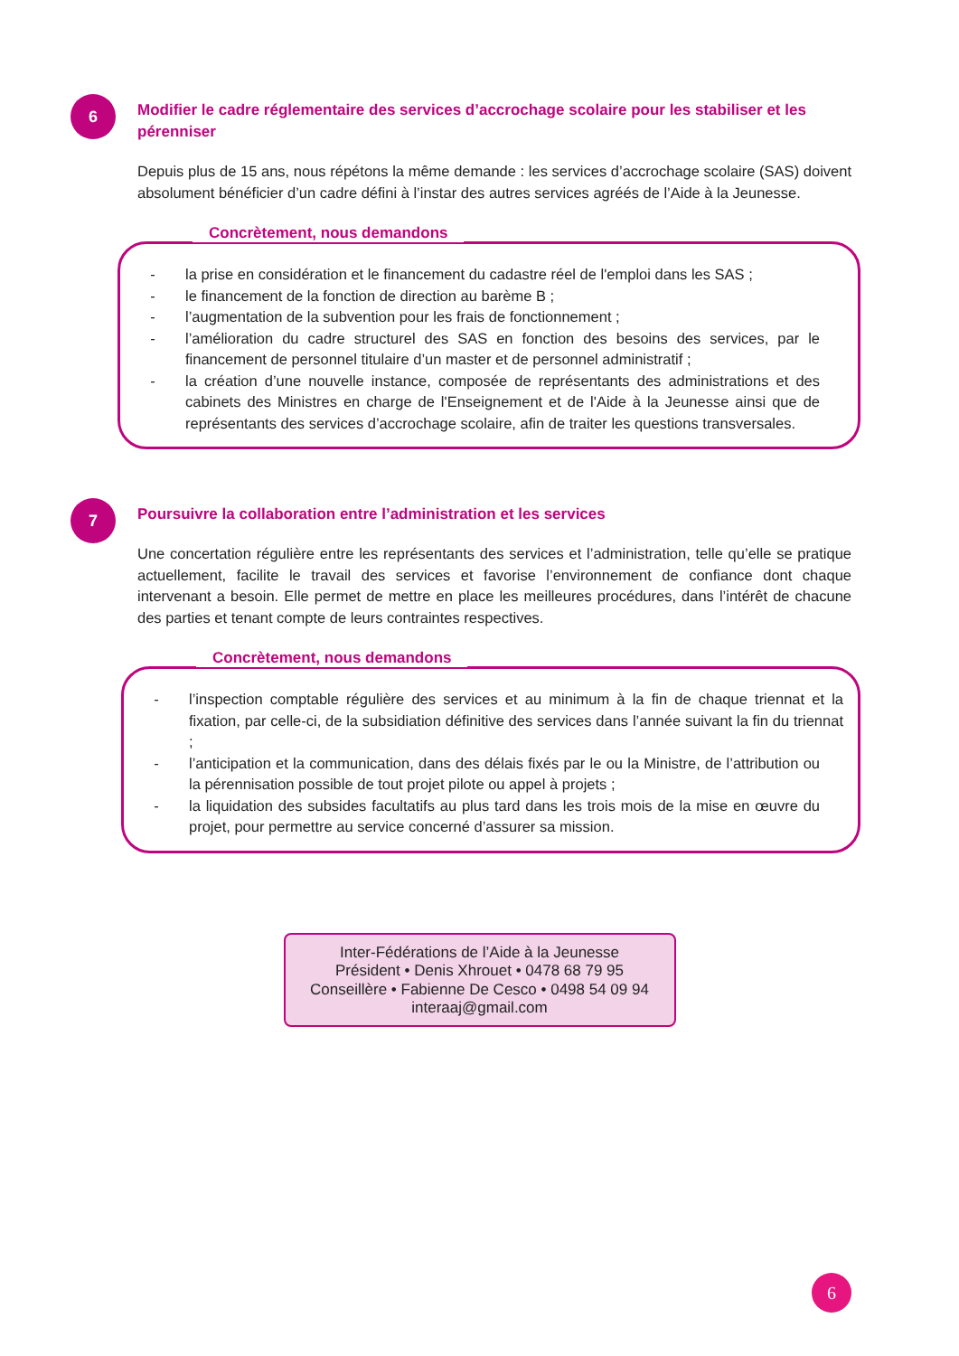6
Modifier le cadre réglementaire des services d’accrochage scolaire pour les stabiliser et les pérenniser
Depuis plus de 15 ans, nous répétons la même demande : les services d’accrochage scolaire (SAS) doivent absolument bénéficier d’un cadre défini à l’instar des autres services agréés de l’Aide à la Jeunesse.
Concrètement, nous demandons
- la prise en considération et le financement du cadastre réel de l'emploi dans les SAS ;
- le financement de la fonction de direction au barème B ;
- l’augmentation de la subvention pour les frais de fonctionnement ;
- l’amélioration du cadre structurel des SAS en fonction des besoins des services, par le financement de personnel titulaire d’un master et de personnel administratif ;
- la création d’une nouvelle instance, composée de représentants des administrations et des cabinets des Ministres en charge de l'Enseignement et de l'Aide à la Jeunesse ainsi que de représentants des services d’accrochage scolaire, afin de traiter les questions transversales.
7
Poursuivre la collaboration entre l’administration et les services
Une concertation régulière entre les représentants des services et l’administration, telle qu’elle se pratique actuellement, facilite le travail des services et favorise l’environnement de confiance dont chaque intervenant a besoin. Elle permet de mettre en place les meilleures procédures, dans l’intérêt de chacune des parties et tenant compte de leurs contraintes respectives.
Concrètement, nous demandons
- l’inspection comptable régulière des services et au minimum à la fin de chaque triennat et la fixation, par celle-ci, de la subsidiation définitive des services dans l’année suivant la fin du triennat ;
- l’anticipation et la communication, dans des délais fixés par le ou la Ministre, de l’attribution ou la pérennisation possible de tout projet pilote ou appel à projets ;
- la liquidation des subsides facultatifs au plus tard dans les trois mois de la mise en œuvre du projet, pour permettre au service concerné d’assurer sa mission.
Inter-Fédérations de l’Aide à la Jeunesse
Président • Denis Xhrouet • 0478 68 79 95
Conseillère • Fabienne De Cesco • 0498 54 09 94
interaaj@gmail.com
6